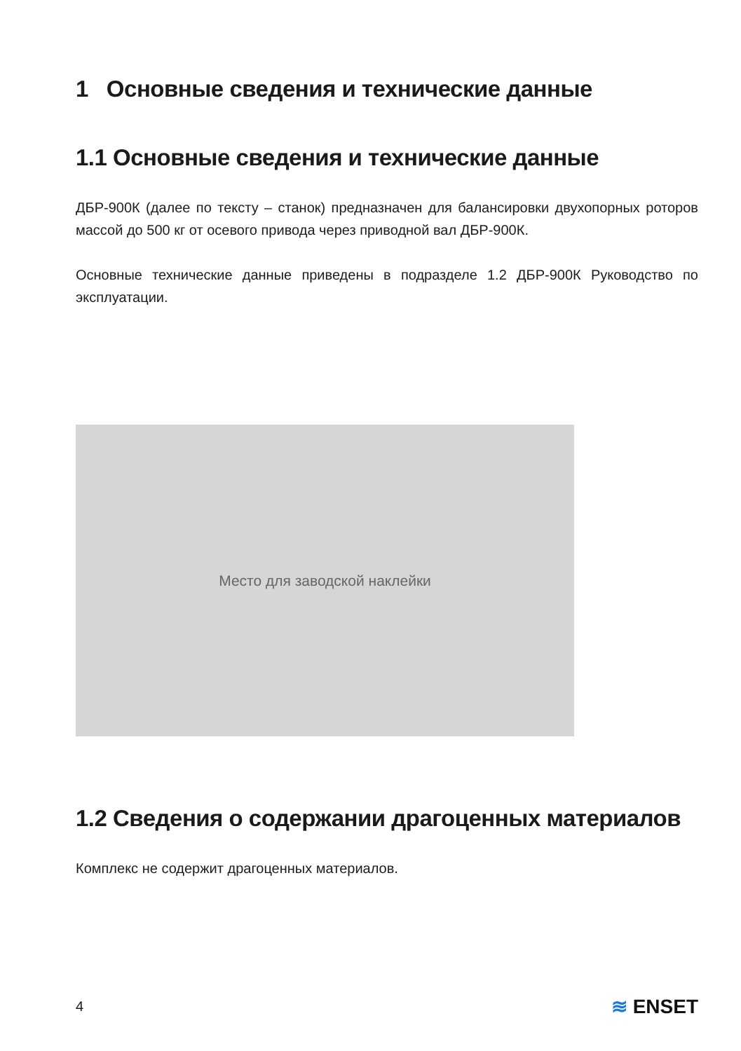1 Основные сведения и технические данные
1.1 Основные сведения и технические данные
ДБР-900К (далее по тексту – станок) предназначен для балансировки двухопорных роторов массой до 500 кг от осевого привода через приводной вал ДБР-900К.
Основные технические данные приведены в подразделе 1.2 ДБР-900К Руководство по эксплуатации.
Место для заводской наклейки
1.2 Сведения о содержании драгоценных материалов
Комплекс не содержит драгоценных материалов.
4 ≋ ENSET